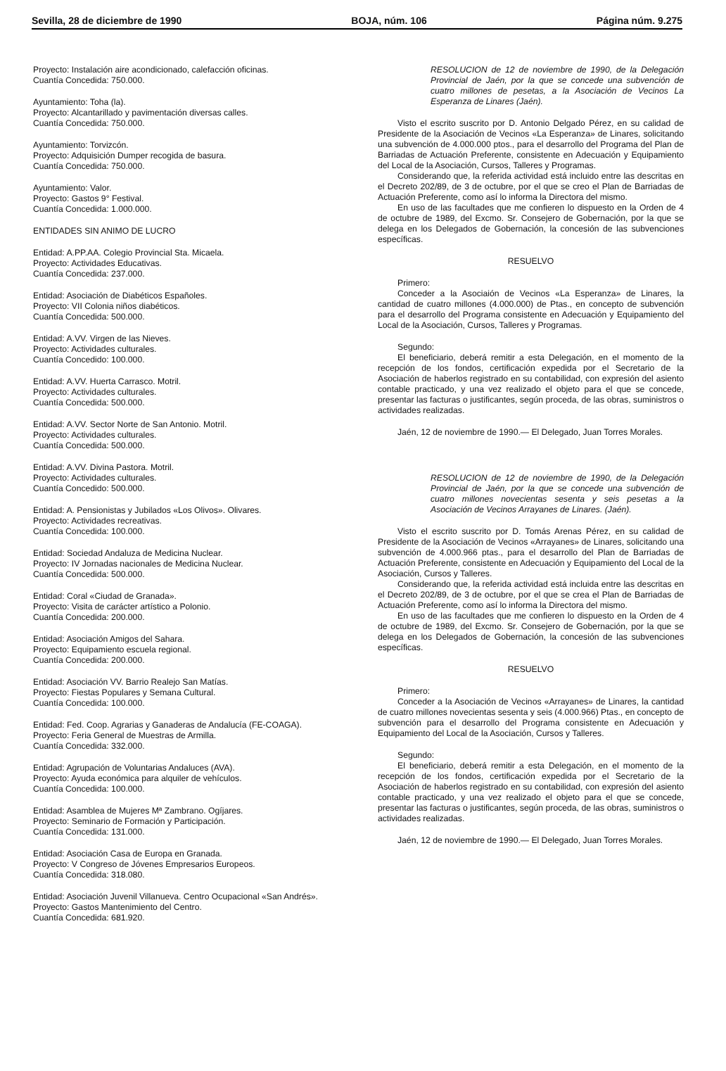Sevilla, 28 de diciembre de 1990 BOJA, núm. 106 Página núm. 9.275
Proyecto: Instalación aire acondicionado, calefacción oficinas.
Cuantía Concedida: 750.000.
Ayuntamiento: Toha (la).
Proyecto: Alcantarillado y pavimentación diversas calles.
Cuantía Concedida: 750.000.
Ayuntamiento: Torvizcón.
Proyecto: Adquisición Dumper recogida de basura.
Cuantía Concedida: 750.000.
Ayuntamiento: Valor.
Proyecto: Gastos 9° Festival.
Cuantía Concedida: 1.000.000.
ENTIDADES SIN ANIMO DE LUCRO
Entidad: A.PP.AA. Colegio Provincial Sta. Micaela.
Proyecto: Actividades Educativas.
Cuantía Concedida: 237.000.
Entidad: Asociación de Diabéticos Españoles.
Proyecto: VII Colonia niños diabéticos.
Cuantía Concedida: 500.000.
Entidad: A.VV. Virgen de las Nieves.
Proyecto: Actividades culturales.
Cuantía Concedido: 100.000.
Entidad: A.VV. Huerta Carrasco. Motril.
Proyecto: Actividades culturales.
Cuantía Concedida: 500.000.
Entidad: A.VV. Sector Norte de San Antonio. Motril.
Proyecto: Actividades culturales.
Cuantía Concedida: 500.000.
Entidad: A.VV. Divina Pastora. Motril.
Proyecto: Actividades culturales.
Cuantía Concedido: 500.000.
Entidad: A. Pensionistas y Jubilados «Los Olivos». Olivares.
Proyecto: Actividades recreativas.
Cuantía Concedida: 100.000.
Entidad: Sociedad Andaluza de Medicina Nuclear.
Proyecto: IV Jornadas nacionales de Medicina Nuclear.
Cuantía Concedida: 500.000.
Entidad: Coral «Ciudad de Granada».
Proyecto: Visita de carácter artístico a Polonio.
Cuantía Concedida: 200.000.
Entidad: Asociación Amigos del Sahara.
Proyecto: Equipamiento escuela regional.
Cuantía Concedida: 200.000.
Entidad: Asociación VV. Barrio Realejo San Matías.
Proyecto: Fiestas Populares y Semana Cultural.
Cuantía Concedida: 100.000.
Entidad: Fed. Coop. Agrarias y Ganaderas de Andalucía (FE-COAGA).
Proyecto: Feria General de Muestras de Armilla.
Cuantía Concedida: 332.000.
Entidad: Agrupación de Voluntarias Andaluces (AVA).
Proyecto: Ayuda económica para alquiler de vehículos.
Cuantía Concedida: 100.000.
Entidad: Asamblea de Mujeres Mª Zambrano. Ogíjares.
Proyecto: Seminario de Formación y Participación.
Cuantía Concedida: 131.000.
Entidad: Asociación Casa de Europa en Granada.
Proyecto: V Congreso de Jóvenes Empresarios Europeos.
Cuantía Concedida: 318.080.
Entidad: Asociación Juvenil Villanueva. Centro Ocupacional «San Andrés».
Proyecto: Gastos Mantenimiento del Centro.
Cuantía Concedida: 681.920.
RESOLUCION de 12 de noviembre de 1990, de la Delegación Provincial de Jaén, por la que se concede una subvención de cuatro millones de pesetas, a la Asociación de Vecinos La Esperanza de Linares (Jaén).
Visto el escrito suscrito por D. Antonio Delgado Pérez, en su calidad de Presidente de la Asociación de Vecinos «La Esperanza» de Linares, solicitando una subvención de 4.000.000 ptos., para el desarrollo del Programa del Plan de Barriadas de Actuación Preferente, consistente en Adecuación y Equipamiento del Local de la Asociación, Cursos, Talleres y Programas.
Considerando que, la referida actividad está incluido entre las descritas en el Decreto 202/89, de 3 de octubre, por el que se creo el Plan de Barriadas de Actuación Preferente, como así lo informa la Directora del mismo.
En uso de las facultades que me confieren lo dispuesto en la Orden de 4 de octubre de 1989, del Excmo. Sr. Consejero de Gobernación, por la que se delega en los Delegados de Gobernación, la concesión de las subvenciones específicas.
RESUELVO
Primero:
Conceder a la Asociaión de Vecinos «La Esperanza» de Linares, la cantidad de cuatro millones (4.000.000) de Ptas., en concepto de subvención para el desarrollo del Programa consistente en Adecuación y Equipamiento del Local de la Asociación, Cursos, Talleres y Programas.
Segundo:
El beneficiario, deberá remitir a esta Delegación, en el momento de la recepción de los fondos, certificación expedida por el Secretario de la Asociación de haberlos registrado en su contabilidad, con expresión del asiento contable practicado, y una vez realizado el objeto para el que se concede, presentar las facturas o justificantes, según proceda, de las obras, suministros o actividades realizadas.
Jaén, 12 de noviembre de 1990.— El Delegado, Juan Torres Morales.
RESOLUCION de 12 de noviembre de 1990, de la Delegación Provincial de Jaén, por la que se concede una subvención de cuatro millones novecientas sesenta y seis pesetas a la Asociación de Vecinos Arrayanes de Linares. (Jaén).
Visto el escrito suscrito por D. Tomás Arenas Pérez, en su calidad de Presidente de la Asociación de Vecinos «Arrayanes» de Linares, solicitando una subvención de 4.000.966 ptas., para el desarrollo del Plan de Barriadas de Actuación Preferente, consistente en Adecuación y Equipamiento del Local de la Asociación, Cursos y Talleres.
Considerando que, la referida actividad está incluida entre las descritas en el Decreto 202/89, de 3 de octubre, por el que se crea el Plan de Barriadas de Actuación Preferente, como así lo informa la Directora del mismo.
En uso de las facultades que me confieren lo dispuesto en la Orden de 4 de octubre de 1989, del Excmo. Sr. Consejero de Gobernación, por la que se delega en los Delegados de Gobernación, la concesión de las subvenciones específicas.
RESUELVO
Primero:
Conceder a la Asociación de Vecinos «Arrayanes» de Linares, la cantidad de cuatro millones novecientas sesenta y seis (4.000.966) Ptas., en concepto de subvención para el desarrollo del Programa consistente en Adecuación y Equipamiento del Local de la Asociación, Cursos y Talleres.
Segundo:
El beneficiario, deberá remitir a esta Delegación, en el momento de la recepción de los fondos, certificación expedida por el Secretario de la Asociación de haberlos registrado en su contabilidad, con expresión del asiento contable practicado, y una vez realizado el objeto para el que se concede, presentar las facturas o justificantes, según proceda, de las obras, suministros o actividades realizadas.
Jaén, 12 de noviembre de 1990.— El Delegado, Juan Torres Morales.